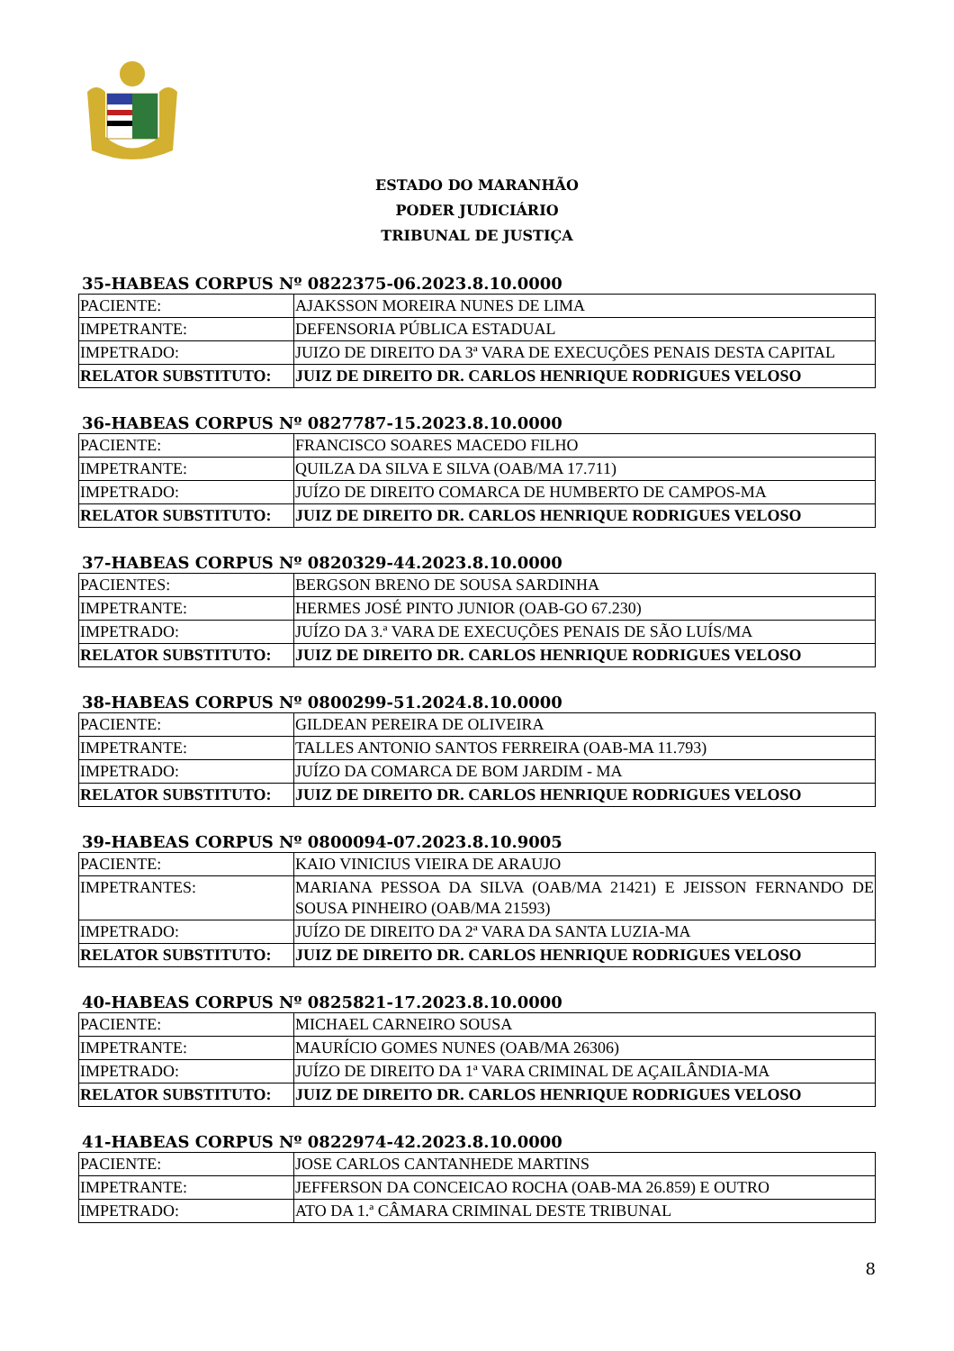ESTADO DO MARANHÃO
PODER JUDICIÁRIO
TRIBUNAL DE JUSTIÇA
35-HABEAS CORPUS Nº 0822375-06.2023.8.10.0000
| PACIENTE: | AJAKSSON MOREIRA NUNES DE LIMA |
| IMPETRANTE: | DEFENSORIA PÚBLICA ESTADUAL |
| IMPETRADO: | JUIZO DE DIREITO DA 3ª VARA DE EXECUÇÕES PENAIS DESTA CAPITAL |
| RELATOR SUBSTITUTO: | JUIZ DE DIREITO DR. CARLOS HENRIQUE RODRIGUES VELOSO |
36-HABEAS CORPUS Nº 0827787-15.2023.8.10.0000
| PACIENTE: | FRANCISCO SOARES MACEDO FILHO |
| IMPETRANTE: | QUILZA DA SILVA E SILVA (OAB/MA 17.711) |
| IMPETRADO: | JUÍZO DE DIREITO COMARCA DE HUMBERTO DE CAMPOS-MA |
| RELATOR SUBSTITUTO: | JUIZ DE DIREITO DR. CARLOS HENRIQUE RODRIGUES VELOSO |
37-HABEAS CORPUS Nº 0820329-44.2023.8.10.0000
| PACIENTES: | BERGSON BRENO DE SOUSA SARDINHA |
| IMPETRANTE: | HERMES JOSÉ PINTO JUNIOR (OAB-GO 67.230) |
| IMPETRADO: | JUÍZO DA 3.ª VARA DE EXECUÇÕES PENAIS DE SÃO LUÍS/MA |
| RELATOR SUBSTITUTO: | JUIZ DE DIREITO DR. CARLOS HENRIQUE RODRIGUES VELOSO |
38-HABEAS CORPUS Nº 0800299-51.2024.8.10.0000
| PACIENTE: | GILDEAN PEREIRA DE OLIVEIRA |
| IMPETRANTE: | TALLES ANTONIO SANTOS FERREIRA (OAB-MA 11.793) |
| IMPETRADO: | JUÍZO DA COMARCA DE BOM JARDIM - MA |
| RELATOR SUBSTITUTO: | JUIZ DE DIREITO DR. CARLOS HENRIQUE RODRIGUES VELOSO |
39-HABEAS CORPUS Nº 0800094-07.2023.8.10.9005
| PACIENTE: | KAIO VINICIUS VIEIRA DE ARAUJO |
| IMPETRANTES: | MARIANA PESSOA DA SILVA (OAB/MA 21421) E JEISSON FERNANDO DE SOUSA PINHEIRO (OAB/MA 21593) |
| IMPETRADO: | JUÍZO DE DIREITO DA 2ª VARA DA SANTA LUZIA-MA |
| RELATOR SUBSTITUTO: | JUIZ DE DIREITO DR. CARLOS HENRIQUE RODRIGUES VELOSO |
40-HABEAS CORPUS Nº 0825821-17.2023.8.10.0000
| PACIENTE: | MICHAEL CARNEIRO SOUSA |
| IMPETRANTE: | MAURÍCIO GOMES NUNES (OAB/MA 26306) |
| IMPETRADO: | JUÍZO DE DIREITO DA 1ª VARA CRIMINAL DE AÇAILÂNDIA-MA |
| RELATOR SUBSTITUTO: | JUIZ DE DIREITO DR. CARLOS HENRIQUE RODRIGUES VELOSO |
41-HABEAS CORPUS Nº 0822974-42.2023.8.10.0000
| PACIENTE: | JOSE CARLOS CANTANHEDE MARTINS |
| IMPETRANTE: | JEFFERSON DA CONCEICAO ROCHA (OAB-MA 26.859) E OUTRO |
| IMPETRADO: | ATO DA 1.ª CÂMARA CRIMINAL DESTE TRIBUNAL |
8